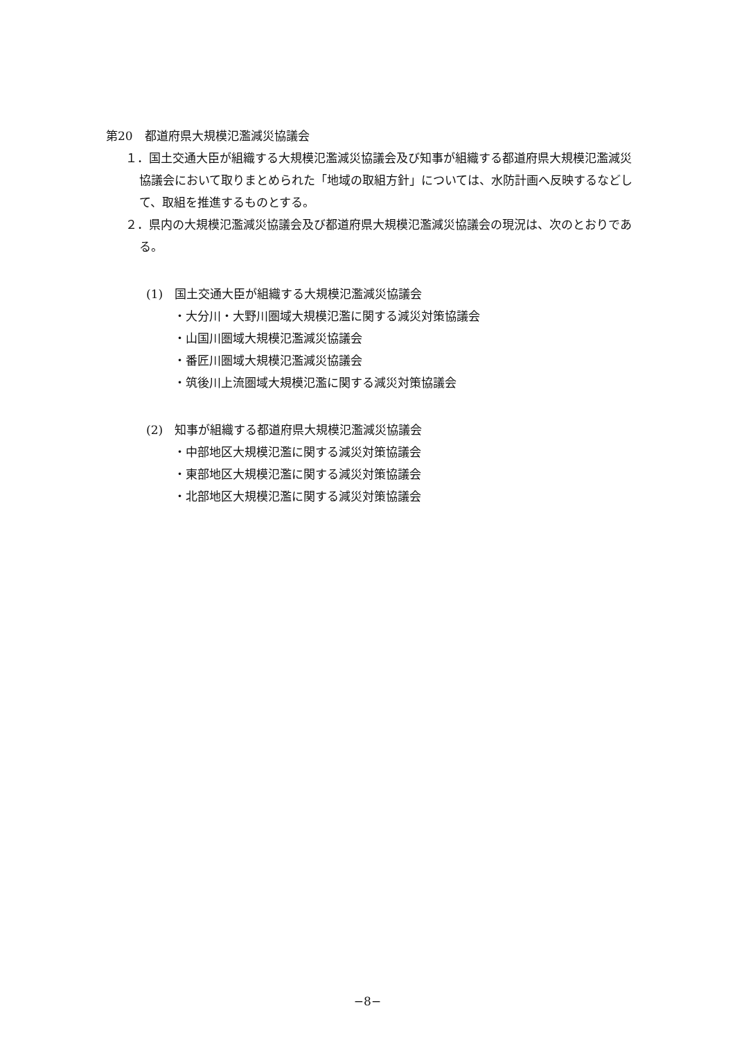第20　都道府県大規模氾濫減災協議会
１．国土交通大臣が組織する大規模氾濫減災協議会及び知事が組織する都道府県大規模氾濫減災協議会において取りまとめられた「地域の取組方針」については、水防計画へ反映するなどして、取組を推進するものとする。
２．県内の大規模氾濫減災協議会及び都道府県大規模氾濫減災協議会の現況は、次のとおりである。
(1)　国土交通大臣が組織する大規模氾濫減災協議会
・大分川・大野川圏域大規模氾濫に関する減災対策協議会
・山国川圏域大規模氾濫減災協議会
・番匠川圏域大規模氾濫減災協議会
・筑後川上流圏域大規模氾濫に関する減災対策協議会
(2)　知事が組織する都道府県大規模氾濫減災協議会
・中部地区大規模氾濫に関する減災対策協議会
・東部地区大規模氾濫に関する減災対策協議会
・北部地区大規模氾濫に関する減災対策協議会
−8−